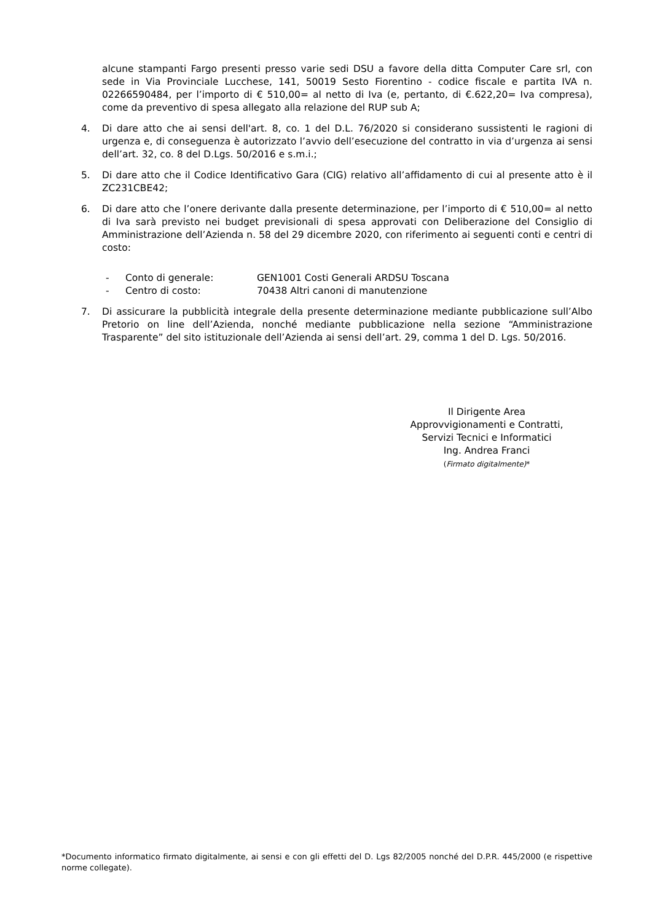alcune stampanti Fargo presenti presso varie sedi DSU a favore della ditta Computer Care srl, con sede in Via Provinciale Lucchese, 141, 50019 Sesto Fiorentino - codice fiscale e partita IVA n. 02266590484, per l’importo di € 510,00= al netto di Iva (e, pertanto, di €.622,20= Iva compresa), come da preventivo di spesa allegato alla relazione del RUP sub A;
4. Di dare atto che ai sensi dell'art. 8, co. 1 del D.L. 76/2020 si considerano sussistenti le ragioni di urgenza e, di conseguenza è autorizzato l’avvio dell’esecuzione del contratto in via d’urgenza ai sensi dell’art. 32, co. 8 del D.Lgs. 50/2016 e s.m.i.;
5. Di dare atto che il Codice Identificativo Gara (CIG) relativo all’affidamento di cui al presente atto è il ZC231CBE42;
6. Di dare atto che l’onere derivante dalla presente determinazione, per l’importo di € 510,00= al netto di Iva sarà previsto nei budget previsionali di spesa approvati con Deliberazione del Consiglio di Amministrazione dell’Azienda n. 58 del 29 dicembre 2020, con riferimento ai seguenti conti e centri di costo:
- Conto di generale: GEN1001 Costi Generali ARDSU Toscana
- Centro di costo: 70438 Altri canoni di manutenzione
7. Di assicurare la pubblicità integrale della presente determinazione mediante pubblicazione sull’Albo Pretorio on line dell’Azienda, nonché mediante pubblicazione nella sezione “Amministrazione Trasparente” del sito istituzionale dell’Azienda ai sensi dell’art. 29, comma 1 del D. Lgs. 50/2016.
Il Dirigente Area
Approvvigionamenti e Contratti,
Servizi Tecnici e Informatici
Ing. Andrea Franci
(Firmato digitalmente)*
*Documento informatico firmato digitalmente, ai sensi e con gli effetti del D. Lgs 82/2005 nonché del D.P.R. 445/2000 (e rispettive norme collegate).